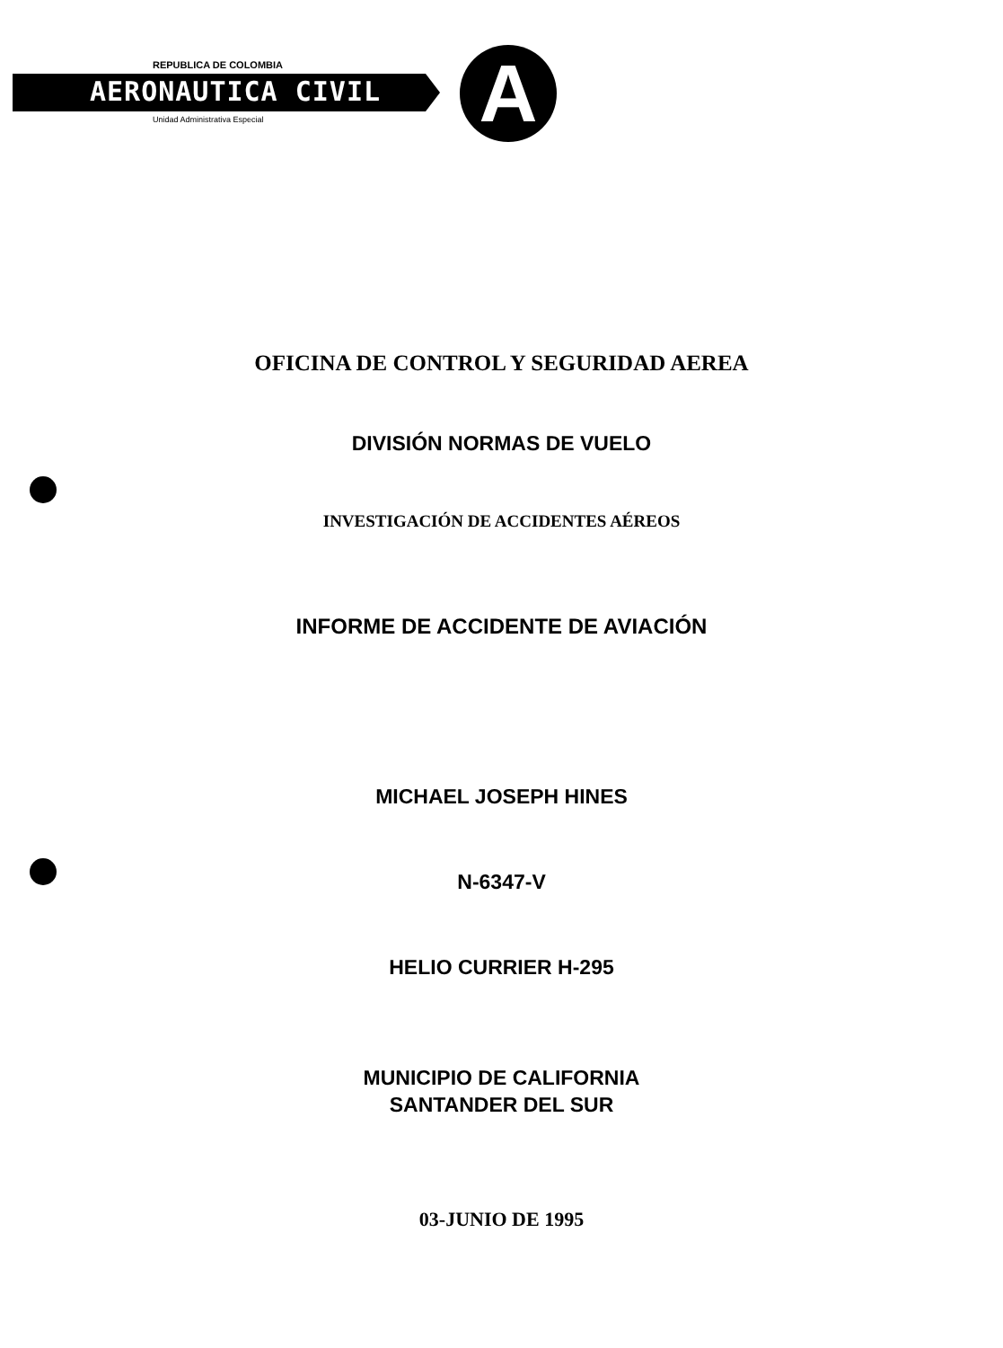REPUBLICA DE COLOMBIA
AERONAUTICA CIVIL
Unidad Administrativa Especial A
OFICINA DE CONTROL Y SEGURIDAD AEREA
DIVISIÓN NORMAS DE VUELO
INVESTIGACIÓN DE ACCIDENTES AÉREOS
INFORME DE ACCIDENTE DE AVIACIÓN
MICHAEL JOSEPH HINES
N-6347-V
HELIO CURRIER H-295
MUNICIPIO DE CALIFORNIA
SANTANDER DEL SUR
03-JUNIO DE 1995